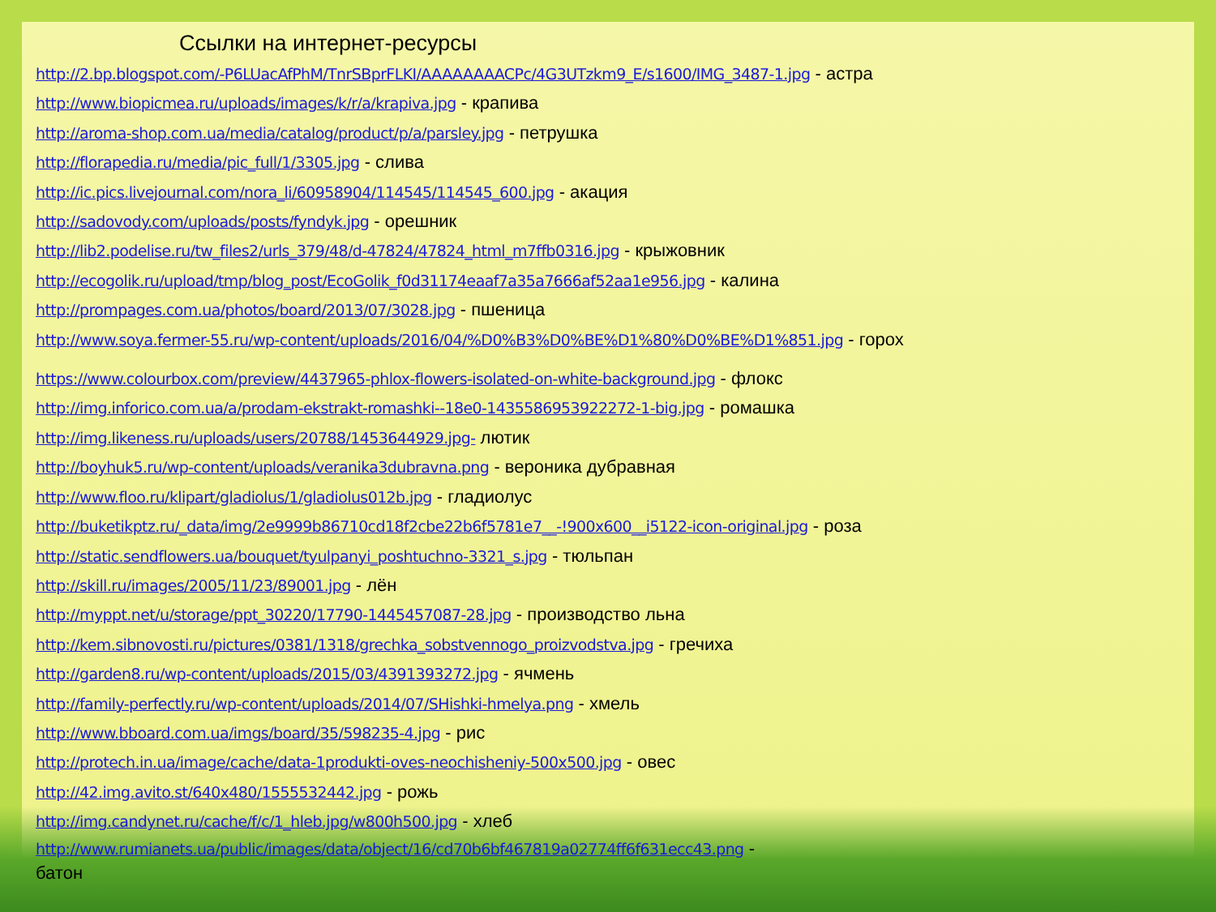Ссылки на интернет-ресурсы
http://2.bp.blogspot.com/-P6LUacAfPhM/TnrSBprFLKI/AAAAAAAACPc/4G3UTzkm9_E/s1600/IMG_3487-1.jpg - астра
http://www.biopicmea.ru/uploads/images/k/r/a/krapiva.jpg - крапива
http://aroma-shop.com.ua/media/catalog/product/p/a/parsley.jpg - петрушка
http://florapedia.ru/media/pic_full/1/3305.jpg - слива
http://ic.pics.livejournal.com/nora_li/60958904/114545/114545_600.jpg - акация
http://sadovody.com/uploads/posts/fyndyk.jpg - орешник
http://lib2.podelise.ru/tw_files2/urls_379/48/d-47824/47824_html_m7ffb0316.jpg - крыжовник
http://ecogolik.ru/upload/tmp/blog_post/EcoGolik_f0d31174eaaf7a35a7666af52aa1e956.jpg - калина
http://prompages.com.ua/photos/board/2013/07/3028.jpg - пшеница
http://www.soya.fermer-55.ru/wp-content/uploads/2016/04/%D0%B3%D0%BE%D1%80%D0%BE%D1%851.jpg - горох
https://www.colourbox.com/preview/4437965-phlox-flowers-isolated-on-white-background.jpg - флокс
http://img.inforico.com.ua/a/prodam-ekstrakt-romashki--18e0-1435586953922272-1-big.jpg - ромашка
http://img.likeness.ru/uploads/users/20788/1453644929.jpg- лютик
http://boyhuk5.ru/wp-content/uploads/veranika3dubravna.png - вероника дубравная
http://www.floo.ru/klipart/gladiolus/1/gladiolus012b.jpg - гладиолус
http://buketikptz.ru/_data/img/2e9999b86710cd18f2cbe22b6f5781e7__-!900x600__i5122-icon-original.jpg - роза
http://static.sendflowers.ua/bouquet/tyulpanyi_poshtuchno-3321_s.jpg - тюльпан
http://skill.ru/images/2005/11/23/89001.jpg - лён
http://myppt.net/u/storage/ppt_30220/17790-1445457087-28.jpg - производство льна
http://kem.sibnovosti.ru/pictures/0381/1318/grechka_sobstvennogo_proizvodstva.jpg - гречиха
http://garden8.ru/wp-content/uploads/2015/03/4391393272.jpg - ячмень
http://family-perfectly.ru/wp-content/uploads/2014/07/SHishki-hmelya.png - хмель
http://www.bboard.com.ua/imgs/board/35/598235-4.jpg - рис
http://protech.in.ua/image/cache/data-1produkti-oves-neochisheniy-500x500.jpg - овес
http://42.img.avito.st/640x480/1555532442.jpg - рожь
http://img.candynet.ru/cache/f/c/1_hleb.jpg/w800h500.jpg - хлеб
http://www.rumianets.ua/public/images/data/object/16/cd70b6bf467819a02774ff6f631ecc43.png -
батон